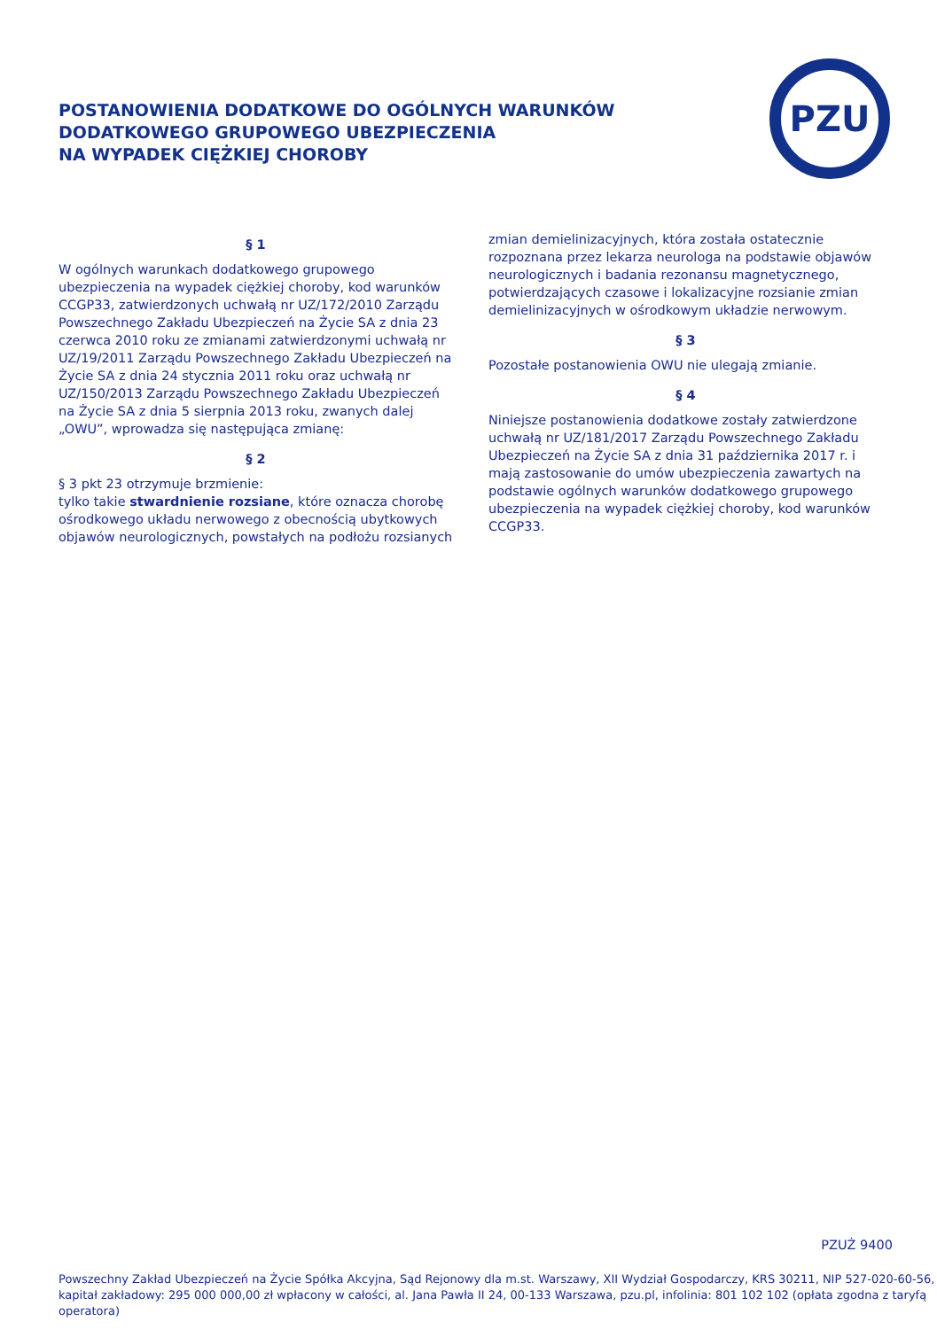POSTANOWIENIA DODATKOWE DO OGÓLNYCH WARUNKÓW
DODATKOWEGO GRUPOWEGO UBEZPIECZENIA
NA WYPADEK CIĘŻKIEJ CHOROBY
PZU
§ 1
W ogólnych warunkach dodatkowego grupowego ubezpieczenia na wypadek ciężkiej choroby, kod warunków CCGP33, zatwierdzonych uchwałą nr UZ/172/2010 Zarządu Powszechnego Zakładu Ubezpieczeń na Życie SA z dnia 23 czerwca 2010 roku ze zmianami zatwierdzonymi uchwałą nr UZ/19/2011 Zarządu Powszechnego Zakładu Ubezpieczeń na Życie SA z dnia 24 stycznia 2011 roku oraz uchwałą nr UZ/150/2013 Zarządu Powszechnego Zakładu Ubezpieczeń na Życie SA z dnia 5 sierpnia 2013 roku, zwanych dalej „OWU”, wprowadza się następująca zmianę:
§ 2
§ 3 pkt 23 otrzymuje brzmienie:
tylko takie stwardnienie rozsiane, które oznacza chorobę ośrodkowego układu nerwowego z obecnością ubytkowych objawów neurologicznych, powstałych na podłożu rozsianych
zmian demielinizacyjnych, która została ostatecznie rozpoznana przez lekarza neurologa na podstawie objawów neurologicznych i badania rezonansu magnetycznego, potwierdzających czasowe i lokalizacyjne rozsianie zmian demielinizacyjnych w ośrodkowym układzie nerwowym.
§ 3
Pozostałe postanowienia OWU nie ulegają zmianie.
§ 4
Niniejsze postanowienia dodatkowe zostały zatwierdzone uchwałą nr UZ/181/2017 Zarządu Powszechnego Zakładu Ubezpieczeń na Życie SA z dnia 31 października 2017 r. i mają zastosowanie do umów ubezpieczenia zawartych na podstawie ogólnych warunków dodatkowego grupowego ubezpieczenia na wypadek ciężkiej choroby, kod warunków CCGP33.
PZUŻ 9400
Powszechny Zakład Ubezpieczeń na Życie Spółka Akcyjna, Sąd Rejonowy dla m.st. Warszawy, XII Wydział Gospodarczy, KRS 30211, NIP 527-020-60-56,
kapitał zakładowy: 295 000 000,00 zł wpłacony w całości, al. Jana Pawła II 24, 00-133 Warszawa, pzu.pl, infolinia: 801 102 102 (opłata zgodna z taryfą operatora)